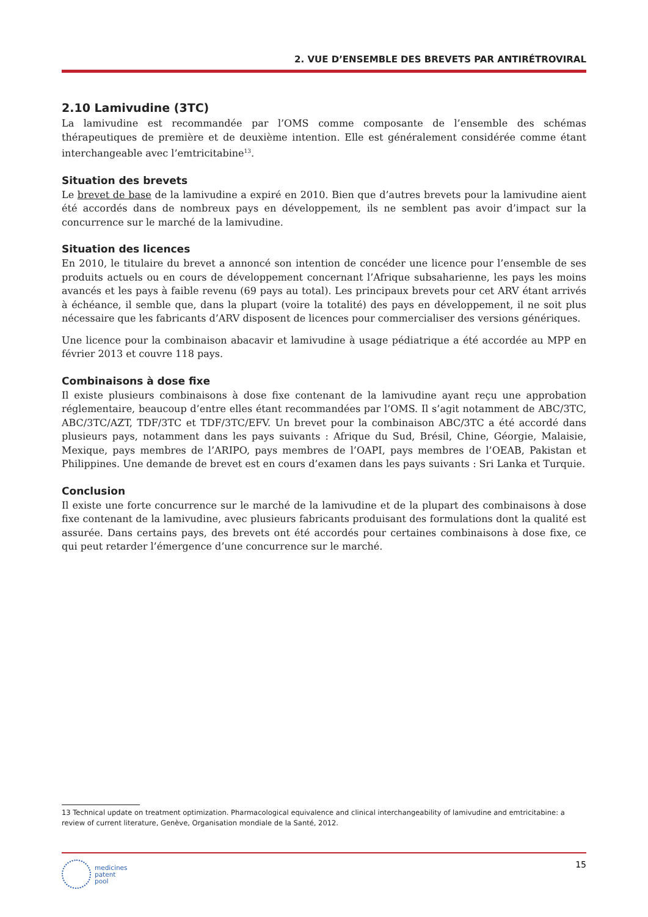2. VUE D’ENSEMBLE DES BREVETS PAR ANTIRÉTROVIRAL
2.10 Lamivudine (3TC)
La lamivudine est recommandée par l’OMS comme composante de l’ensemble des schémas thérapeutiques de première et de deuxième intention. Elle est généralement considérée comme étant interchangeable avec l’emtricitabine<sup>13</sup>.
Situation des brevets
Le brevet de base de la lamivudine a expiré en 2010. Bien que d’autres brevets pour la lamivudine aient été accordés dans de nombreux pays en développement, ils ne semblent pas avoir d’impact sur la concurrence sur le marché de la lamivudine.
Situation des licences
En 2010, le titulaire du brevet a annoncé son intention de concéder une licence pour l’ensemble de ses produits actuels ou en cours de développement concernant l’Afrique subsaharienne, les pays les moins avancés et les pays à faible revenu (69 pays au total). Les principaux brevets pour cet ARV étant arrivés à échéance, il semble que, dans la plupart (voire la totalité) des pays en développement, il ne soit plus nécessaire que les fabricants d’ARV disposent de licences pour commercialiser des versions génériques.
Une licence pour la combinaison abacavir et lamivudine à usage pédiatrique a été accordée au MPP en février 2013 et couvre 118 pays.
Combinaisons à dose fixe
Il existe plusieurs combinaisons à dose fixe contenant de la lamivudine ayant reçu une approbation réglementaire, beaucoup d’entre elles étant recommandées par l’OMS. Il s’agit notamment de ABC/3TC, ABC/3TC/AZT, TDF/3TC et TDF/3TC/EFV. Un brevet pour la combinaison ABC/3TC a été accordé dans plusieurs pays, notamment dans les pays suivants : Afrique du Sud, Brésil, Chine, Géorgie, Malaisie, Mexique, pays membres de l’ARIPO, pays membres de l’OAPI, pays membres de l’OEAB, Pakistan et Philippines. Une demande de brevet est en cours d’examen dans les pays suivants : Sri Lanka et Turquie.
Conclusion
Il existe une forte concurrence sur le marché de la lamivudine et de la plupart des combinaisons à dose fixe contenant de la lamivudine, avec plusieurs fabricants produisant des formulations dont la qualité est assurée. Dans certains pays, des brevets ont été accordés pour certaines combinaisons à dose fixe, ce qui peut retarder l’émergence d’une concurrence sur le marché.
13 Technical update on treatment optimization. Pharmacological equivalence and clinical interchangeability of lamivudine and emtricitabine: a review of current literature, Genève, Organisation mondiale de la Santé, 2012.
medicines
patent
pool
15